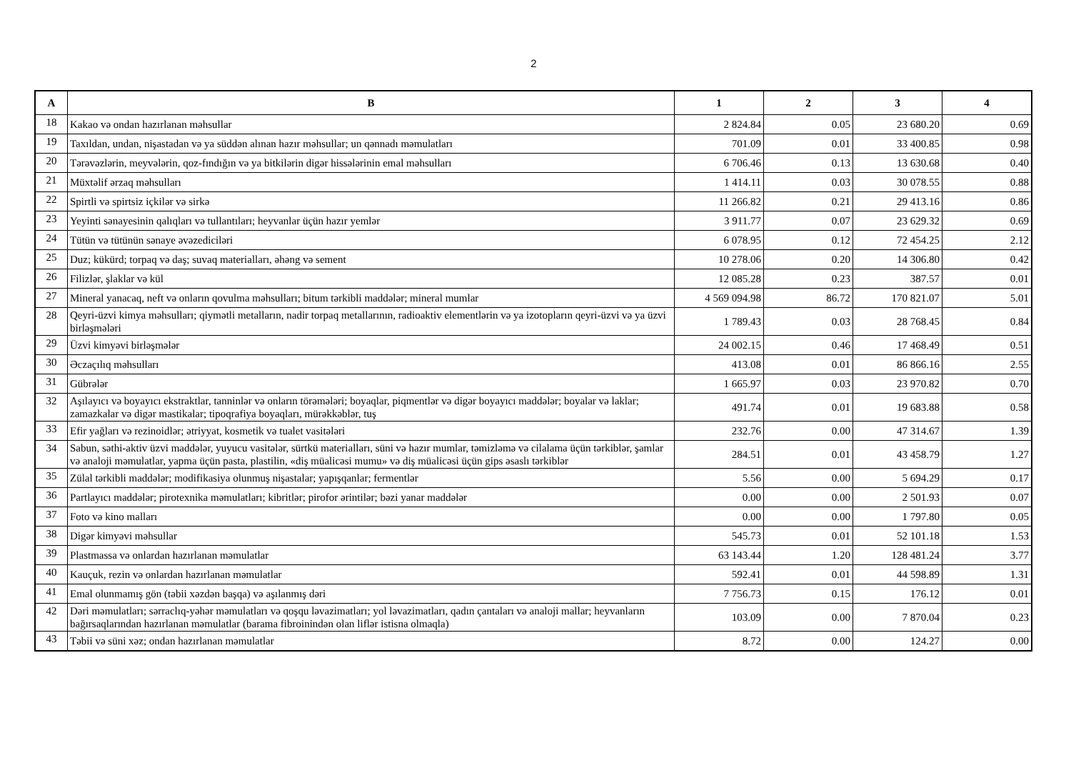2
| A | B | 1 | 2 | 3 | 4 |
| --- | --- | --- | --- | --- | --- |
| 18 | Kakao və ondan hazırlanan məhsullar | 2 824.84 | 0.05 | 23 680.20 | 0.69 |
| 19 | Taxıldan, undan, nişastadan və ya süddən alınan hazır məhsullar; un qənnadı məmulatları | 701.09 | 0.01 | 33 400.85 | 0.98 |
| 20 | Tərəvəzlərin, meyvələrin, qoz-fındığın və ya bitkilərin digər hissələrinin emal məhsulları | 6 706.46 | 0.13 | 13 630.68 | 0.40 |
| 21 | Müxtəlif ərzaq məhsulları | 1 414.11 | 0.03 | 30 078.55 | 0.88 |
| 22 | Spirtli və spirtsiz içkilər və sirkə | 11 266.82 | 0.21 | 29 413.16 | 0.86 |
| 23 | Yeyinti sənayesinin qalıqları və tullantıları; heyvanlar üçün hazır yemlər | 3 911.77 | 0.07 | 23 629.32 | 0.69 |
| 24 | Tütün və tütünün sənaye əvəzediciləri | 6 078.95 | 0.12 | 72 454.25 | 2.12 |
| 25 | Duz; kükürd; torpaq və daş; suvaq materialları, əhəng və sement | 10 278.06 | 0.20 | 14 306.80 | 0.42 |
| 26 | Filizlər, şlaklar və kül | 12 085.28 | 0.23 | 387.57 | 0.01 |
| 27 | Mineral yanacaq, neft və onların qovulma məhsulları; bitum tərkibli maddələr; mineral mumlar | 4 569 094.98 | 86.72 | 170 821.07 | 5.01 |
| 28 | Qeyri-üzvi kimya məhsulları; qiymətli metalların, nadir torpaq metallarının, radioaktiv elementlərin və ya izotopların qeyri-üzvi və ya üzvi birləşmələri | 1 789.43 | 0.03 | 28 768.45 | 0.84 |
| 29 | Üzvi kimyəvi birləşmələr | 24 002.15 | 0.46 | 17 468.49 | 0.51 |
| 30 | Əczaçılıq məhsulları | 413.08 | 0.01 | 86 866.16 | 2.55 |
| 31 | Gübrələr | 1 665.97 | 0.03 | 23 970.82 | 0.70 |
| 32 | Aşılayıcı və boyayıcı ekstraktlar, tanninlər və onların törəmələri; boyaqlar, piqmentlər və digər boyayıcı maddələr; boyalar və laklar; zamazkalar və digər mastikalar; tipoqrafiya boyaqları, mürəkkəblər, tuş | 491.74 | 0.01 | 19 683.88 | 0.58 |
| 33 | Efir yağları və rezinoidlər; ətriyyat, kosmetik və tualet vasitələri | 232.76 | 0.00 | 47 314.67 | 1.39 |
| 34 | Sabun, səthi-aktiv üzvi maddələr, yuyucu vasitələr, sürtkü materialları, süni və hazır mumlar, təmizləmə və cilalama üçün tərkiblər, şamlar və analoji məmulatlar, yapma üçün pasta, plastilin, «diş müalicəsi mumu» və diş müalicəsi üçün gips əsaslı tərkiblər | 284.51 | 0.01 | 43 458.79 | 1.27 |
| 35 | Zülal tərkibli maddələr; modifikasiya olunmuş nişastalar; yapışqanlar; fermentlər | 5.56 | 0.00 | 5 694.29 | 0.17 |
| 36 | Partlayıcı maddələr; pirotexnika məmulatları; kibritlər; pirofor ərintilər; bəzi yanar maddələr | 0.00 | 0.00 | 2 501.93 | 0.07 |
| 37 | Foto və kino malları | 0.00 | 0.00 | 1 797.80 | 0.05 |
| 38 | Digər kimyəvi məhsullar | 545.73 | 0.01 | 52 101.18 | 1.53 |
| 39 | Plastmassa və onlardan hazırlanan məmulatlar | 63 143.44 | 1.20 | 128 481.24 | 3.77 |
| 40 | Kauçuk, rezin və onlardan hazırlanan məmulatlar | 592.41 | 0.01 | 44 598.89 | 1.31 |
| 41 | Emal olunmamış gön (təbii xəzdən başqa) və aşılanmış dəri | 7 756.73 | 0.15 | 176.12 | 0.01 |
| 42 | Dəri məmulatları; sərraclıq-yəhər məmulatları və qoşqu ləvazimatları; yol ləvazimatları, qadın çantaları və analoji mallar; heyvanların bağırsaqlarından hazırlanan məmulatlar (barama fibroinindən olan liflər istisna olmaqla) | 103.09 | 0.00 | 7 870.04 | 0.23 |
| 43 | Təbii və süni xəz; ondan hazırlanan məmulatlar | 8.72 | 0.00 | 124.27 | 0.00 |